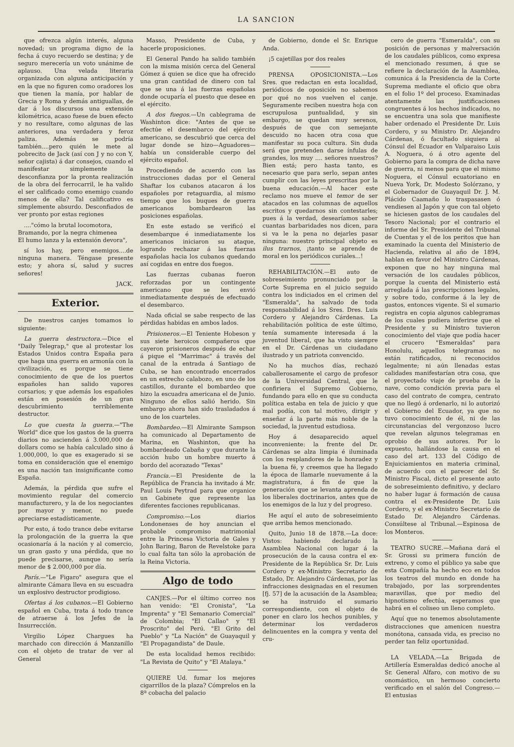LA SANCION
que ofrezca algún interés, alguna novedad; un programa digno de la fecha á cuyo recuerdo se destina; y de seguro merecería un voto unánime de aplauso. Una velada literaria organizada con alguna anticipación y en la que no figuren como oradores los que tienen la manía, por hablar de Grecia y Roma y demás antiguallas, de dar á los discursos una extensión kilométrica, acaso fuese de buen efecto y no resultare, como algunas de las anteriores, una verdadera y feroz paliza. Además se podría también....pero quién le mete al pobrecito de Jack (así con J y no con Y, señor cajista) á dar consejos, cuando el manifestar simplemente la desconfianza por la pronta realización de la obra del ferrocarril, le ha valido el ser calificado como enemigo cuando menos de ella? Tal calificativo es simplemente absurdo. Desconfiados de ver pronto por estas regiones
...."cómo la brutal locomotora,
Bramando, por la negra chimenea
El humo lanza y la extensión devora",
sí los hay, pero enemigos....de ninguna manera. Téngase presente esto; y ahora sí, salud y sucres señores!
JACK.
Exterior.
De nuestros canjes tomamos lo siguiente:
La guerra destructora.—Dice el "Daily Telegrap," que al protestar los Estados Unidos contra España para que haga una guerra en armonía con la civilización, es porque se tiene conocimiento de que de los puertos españoles han salido vapores corsarios; y que además los españoles están en posesión de un gran descubrimiento terriblemente destructor.
Lo que cuesta la guerra.—"The World" dice que los gastos de la guerra diarios no ascienden á 3.000,000 de dollars como se había calculado sino á 1.000,000, lo que es exagerado si se toma en consideración que el enemigo es una nación tan insignificante como España.
Además, la pérdida que sufre el movimiento regular del comercio manufacturero, y la de los negociantes por mayor y menor, no puede apreciarse estadísticamente.
Por esto, á todo trance debe evitarse la prolongación de la guerra la que ocasionaría á la nación y al comercio, un gran gasto y una pérdida, que no puede precisarse, aunque no sería menor de $ 2.000,000 por día.
París.—"Le Figaro" asegura que el almirante Cámara lleva en su escuadra un explosivo destructor prodigioso.
Ofertas á los cubanos.—El Gobierno español en Cuba, trata á todo trance de atraerse á los Jefes de la Insurrección.
Virgilio López Chargues ha marchado con dirección á Manzanillo con el objeto de tratar de ver al General
Masso, Presidente de Cuba, y hacerle proposiciones.
El General Pando ha salido también con la misma misión cerca del General Gómez á quien se dice que ha ofrecido una gran cantidad de dinero con tal que se una á las fuerzas españolas donde ocuparía el puesto que desee en el ejército.
A dos fuegos.—Un cablegrama de Washinton dice: "Antes de que se efectúe el desembarco del ejército americano, se descubrió que cerca del lugar donde se hizo—Aguadores—había un considerable cuerpo del ejército español.
Procediendo de acuerdo con las instrucciones dadas por el General Shaftar los cubanos atacaron á los españoles por retaguardia, al mismo tiempo que los buques de guerra americanos bombardearon las posiciones españolas.
En este estado se verificó el desembarque é inmediatamente los americanos iniciaron su ataque, logrando rechazar á las fuerzas españolas hacia los cubanos quedando así cogidas en entre dos fuegos.
Las fuerzas cubanas fueron reforzadas por un contingente americano que se les envió inmediatamente después de efectuado el desembarco.
Nada oficial se sabe respecto de las pérdidas habidas en ambos lados.
Prisioneros.—El Teniente Hobeson y sus siete heroicos compañeros que cayeron prisioneros después de echar á pique el "Marrimac" á través del canal de la entrada á Santiago de Cuba, se han encontrado encerrados en un estrecho calabozo, en uno de los castillos, durante el bombardeo que hizo la escuadra americana el de Junio. Ninguno de ellos salió herido. Sin embargo ahora han sido trasladados á uno de los cuarteles.
Bombardeo.—El Almirante Sampson ha comunicado al Departamento de Marina, en Washinton, que ha bombardeado Cabaña y que durante la acción hubo un hombre muerto á bordo del acorazado "Texas"
Francia.—El Presidente de la República de Francia ha invitado á Mr. Paul Louis Peytrad para que organice un Gabinete que represente las diferentes facciones republicanas.
Compromiso.—Los diarios Londonenses de hoy anuncian el probable compromiso matrimonial entre la Princesa Victoria de Gales y John Baring, Baron de Revelstoke para lo cual falta tan sólo la aprobación de la Reina Victoria.
Algo de todo
CANJES.—Por el último correo nos han venido: "El Cronista", "La Imprenta" y "El Semanario Comercial" de Colombia; "El Callao" y "El Proscrito" del Perú. "El Grito del Pueblo" y "La Nación" de Guayaquil y "El Propagandista" de Daule.
De esta localidad hemos recibido: "La Revista de Quito" y "El Atalaya."
QUIERE Ud. fumar los mejores cigarrillos de la plaza? Cómprelos en la 8ª cobacha del palacio
de Gobierno, donde el Sr. Enrique Anda.
¡5 cajetillas por dos reales
PRENSA OPOSICIONISTA.—Los Sres. que redactan en esta localidad, periódicos de oposición no sabemos por qué no nos vuelven el canje. Seguramente reciben nuestra hoja con escrupulosa puntualidad, y sin embargo, se quedan muy serenos, después de que con semejante descuido no hacen otra cosa que manifestar su poca cultura. Sin duda será que pretenden darse ínfulas de grandes, los muy .... señores nuestros? Bien está; pero hasta tanto, es necesario que para serlo, sepan antes cumplir con las leyes prescritas por la buena educación.—Al hacer este reclamo nos mueve el temor de ser atacados en las columnas de aquellos escritos y quedarnos sin contestarles; pues á la verdad, desearíamos saber cuantas barbaridades nos dicen, para si va le la pena no dejarles pasar ninguna: nuestro principal objeto es ilus trarnos, ¡tanto se aprende de moral en los periódicos curiales...!
REHABILITACIÓN.—El auto de sobreseimiento pronunciado por la Corte Suprema en el juicio seguido contra los indiciados en el crimen del "Esmeralda", ha salvado de toda responsabilidad á los Sres. Dres. Luis Cordero y Alejandro Cárdenas. La rehabilitación política de este último, tenía sumamente interesada á la juventud liberal, que ha visto siempre en el Dr. Cárdenas un ciudadano ilustrado y un patriota convencido.
No ha muchos días, rechazó caballerosamente el cargo de profesor de la Universidad Central, que le confiriera el Supremo Gobierno, fundando para ello en que su conducta política estaba en tela de juicio y que mal podía, con tal motivo, dirigir y enseñar á la parte más noble de la sociedad, la juventud estudiosa.
Hoy á desaparecido aquel inconveniente: la frente del Dr. Cárdenas se alza limpia é iluminada con los resplandores de la honradez y la buena fé, y creemos que ha llegado la época de llamarle nuevamente á la magistratura, á fin de que la generación que se levanta aprenda de los liberales doctrinarios, antes que de los enemigos de la luz y del progreso.
He aquí el auto de sobreseimiento que arriba hemos mencionado.
Quito, Junio 18 de 1878.—La doce: Vistos: habiendo declarado la Asamblea Nacional con lugar á la prosecución de la causa contra el ex-Presidente de la República Sr. Dr. Luis Cordero y ex-Ministro Secretario de Estado, Dr. Alejandro Cárdenas, por las infracciones designadas en el resumen [fj. 57] de la acusación de la Asamblea; se ha instruido el sumario correspondiente, con el objeto de poner en claro los hechos punibles, y determinar los verdaderos delincuentes en la compra y venta del cru-
cero de guerra "Esmeralda", con su posición de personas y malversación de los caudales públicos, como expresa el mencionado resumen, á que se refiere la declaración de la Asamblea, comunica á la Presidencia de la Corte Suprema mediante el oficio que obra en el folio 1º del proceso. Examinadas atentamente las justificaciones congruentes á los hechos indicados, no se encuentra una sola que manifieste haber ordenado el Presidente Dr. Luis Cordero, y su Ministro Dr. Alejandro Cárdenas, ó facultado siquiera al Cónsul del Ecuador en Valparaiso Luis A. Noguera, ó á otro agente del Gobierno para la compra de dicha nave de guerra, ni menos para que el mismo Noguera, el Cónsul ecuatoriano en Nueva York, Dr. Modesto Solórzano, y el Gobernador de Guayaquil Dr. J. M. Plácido Caamaño lo traspasasen ó vendiesen al Japón y que con tal objeto se hiciesen gastos de los caudales del Tesoro Nacional; por el contrario el informe del Sr. Presidente del Tribunal de Cuentas y el de los peritos que han examinado la cuenta del Ministerio de Hacienda, relativa al año de 1894, hablan en favor del Ministro Cárdenas, exponen que no hay ninguna mal versación de los caudales públicos, porque la cuenta del Ministerio está arreglada á las prescripciones legales, y sobre todo, conforme á la ley de gastos, entonces vigente. Si el sumario registra en copia algunos cablegramas de los cuales pudiera inferirse que el Presidente y su Ministro tuvieron conocimiento del viaje que podía hacer el crucero "Esmeraldas" para Honolulu, aquellos telegramas no están ratificados, ni reconocidos legalmente; ni aún llenadas estas calidades manifestarían otra cosa, que el proyectado viaje de prueba de la nave, como condición previa para el caso del contrato de compra, centrato que no llegó á ordenarlo, ni lo autorizó el Gobierno del Ecuador, ya que no tuvo conocimiento de él, ni de las circunstancias del vergonzoso lucro que revelan algunos telegramas en oprobio de sus autores. Por lo expuesto, hallándose la causa en el caso del art. 133 del Código de Enjuiciamientos en materia criminal, de acuerdo con el parecer del Sr. Ministro Fiscal, dicto el presente auto de sobreseimiento definitivo, y declaro no haber lugar á formación de causa contra el ex-Presidente Dr. Luis Cordero, y el ex-Ministro Secretario de Estado Dr. Alejandro Cárdenas. Consúltese al Tribunal.—Espinosa de los Monteros.
TEATRO SUCRE.—Mañana dará el Sr. Grossi su primera función de extreno, y como el público ya sabe que esta Compañía ha hecho eco en todos los teatros del mundo en donde ha trabajado, por las sorprendentes maravillas, que por medio del hipnotismo efectúa, esperamos que habrá en el coliseo un lleno completo.
Aquí que no tenemos absolutamente distracciones que amenicen nuestra monótona, cansada vida, es preciso no perder tan feliz oportunidad.
LA VELADA.—La Brigada de Artillería Esmeraldas dedicó anoche al Sr. General Alfaro, con motivo de su onomástico, un hermoso concierto verificado en el salón del Congreso.—El entusias